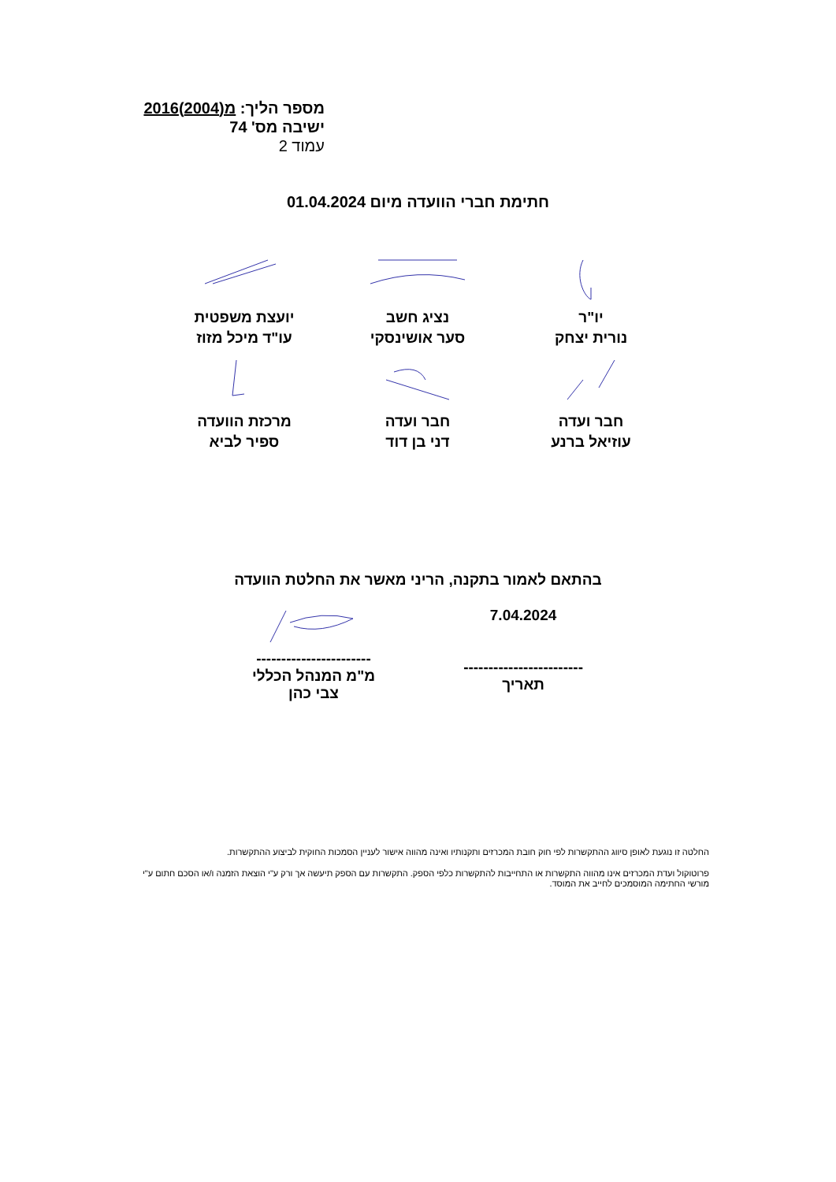מספר הליך: מ(2004)2016
ישיבה מס' 74
עמוד 2
חתימת חברי הוועדה מיום 01.04.2024
יו"ר
נורית יצחק
נציג חשב
סער אושינסקי
יועצת משפטית
עו"ד מיכל מזוז
חבר ועדה
עוזיאל ברנע
חבר ועדה
דני בן דוד
מרכזת הוועדה
ספיר לביא
בהתאם לאמור בתקנה, הריני מאשר את החלטת הוועדה
7.04.2024
------------------------
תאריך
-----------------------
מ"מ המנהל הכללי
צבי כהן
החלטה זו נוגעת לאופן סיווג ההתקשרות לפי חוק חובת המכרזים ותקנותיו ואינה מהווה אישור לעניין הסמכות החוקית לביצוע ההתקשרות.
פרוטוקול ועדת המכרזים אינו מהווה התקשרות או התחייבות להתקשרות כלפי הספק. התקשרות עם הספק תיעשה אך ורק ע"י הוצאת הזמנה ו/או הסכם חתום ע"י מורשי החתימה המוסמכים לחייב את המוסד.